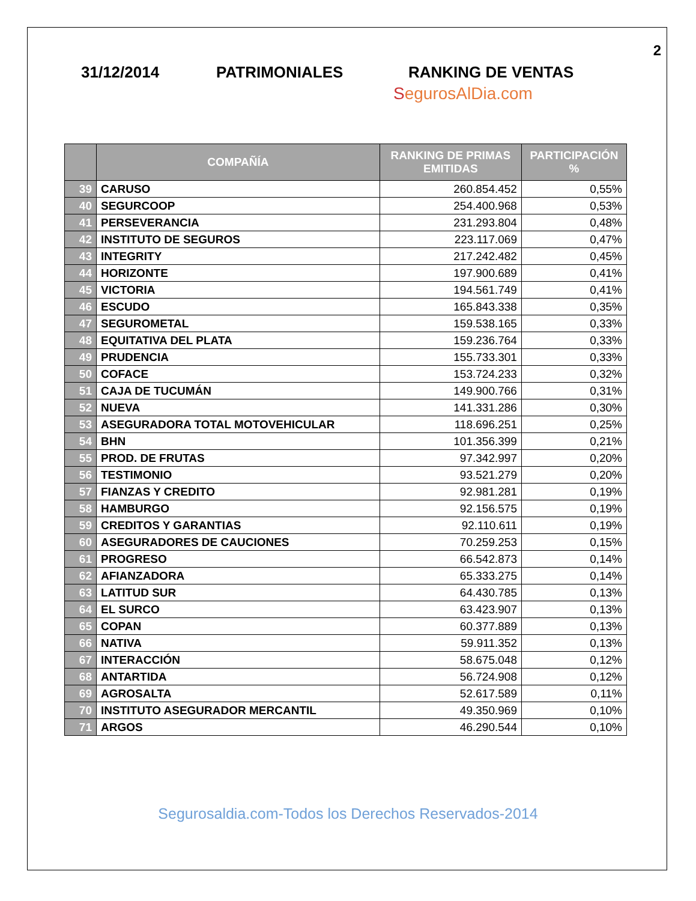2
31/12/2014 PATRIMONIALES RANKING DE VENTAS
SegurosAlDia.com
| | COMPAÑÍA | RANKING DE PRIMAS EMITIDAS | PARTICIPACIÓN % |
| --- | --- | --- | --- |
| 39 | CARUSO | 260.854.452 | 0,55% |
| 40 | SEGURCOOP | 254.400.968 | 0,53% |
| 41 | PERSEVERANCIA | 231.293.804 | 0,48% |
| 42 | INSTITUTO DE SEGUROS | 223.117.069 | 0,47% |
| 43 | INTEGRITY | 217.242.482 | 0,45% |
| 44 | HORIZONTE | 197.900.689 | 0,41% |
| 45 | VICTORIA | 194.561.749 | 0,41% |
| 46 | ESCUDO | 165.843.338 | 0,35% |
| 47 | SEGUROMETAL | 159.538.165 | 0,33% |
| 48 | EQUITATIVA DEL PLATA | 159.236.764 | 0,33% |
| 49 | PRUDENCIA | 155.733.301 | 0,33% |
| 50 | COFACE | 153.724.233 | 0,32% |
| 51 | CAJA DE TUCUMÁN | 149.900.766 | 0,31% |
| 52 | NUEVA | 141.331.286 | 0,30% |
| 53 | ASEGURADORA TOTAL MOTOVEHICULAR | 118.696.251 | 0,25% |
| 54 | BHN | 101.356.399 | 0,21% |
| 55 | PROD. DE FRUTAS | 97.342.997 | 0,20% |
| 56 | TESTIMONIO | 93.521.279 | 0,20% |
| 57 | FIANZAS Y CREDITO | 92.981.281 | 0,19% |
| 58 | HAMBURGO | 92.156.575 | 0,19% |
| 59 | CREDITOS Y GARANTIAS | 92.110.611 | 0,19% |
| 60 | ASEGURADORES DE CAUCIONES | 70.259.253 | 0,15% |
| 61 | PROGRESO | 66.542.873 | 0,14% |
| 62 | AFIANZADORA | 65.333.275 | 0,14% |
| 63 | LATITUD SUR | 64.430.785 | 0,13% |
| 64 | EL SURCO | 63.423.907 | 0,13% |
| 65 | COPAN | 60.377.889 | 0,13% |
| 66 | NATIVA | 59.911.352 | 0,13% |
| 67 | INTERACCIÓN | 58.675.048 | 0,12% |
| 68 | ANTARTIDA | 56.724.908 | 0,12% |
| 69 | AGROSALTA | 52.617.589 | 0,11% |
| 70 | INSTITUTO ASEGURADOR MERCANTIL | 49.350.969 | 0,10% |
| 71 | ARGOS | 46.290.544 | 0,10% |
Segurosaldia.com-Todos los Derechos Reservados-2014